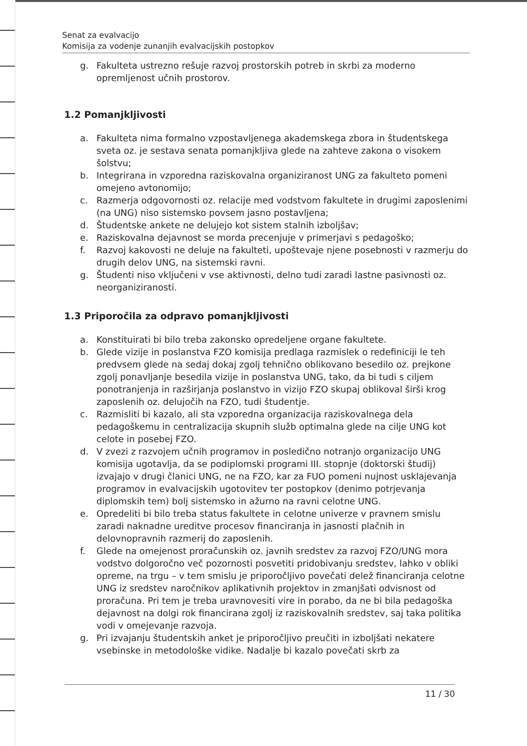Senat za evalvacijo
Komisija za vodenje zunanjih evalvacijskih postopkov
g. Fakulteta ustrezno rešuje razvoj prostorskih potreb in skrbi za moderno opremljenost učnih prostorov.
1.2 Pomanjkljivosti
a. Fakulteta nima formalno vzpostavljenega akademskega zbora in študentskega sveta oz. je sestava senata pomanjkljiva glede na zahteve zakona o visokem šolstvu;
b. Integrirana in vzporedna raziskovalna organiziranost UNG za fakulteto pomeni omejeno avtonomijo;
c. Razmerja odgovornosti oz. relacije med vodstvom fakultete in drugimi zaposlenimi (na UNG) niso sistemsko povsem jasno postavljena;
d. Študentske ankete ne delujejo kot sistem stalnih izboljšav;
e. Raziskovalna dejavnost se morda precenjuje v primerjavi s pedagoško;
f. Razvoj kakovosti ne deluje na fakulteti, upoštevaje njene posebnosti v razmerju do drugih delov UNG, na sistemski ravni.
g. Študenti niso vključeni v vse aktivnosti, delno tudi zaradi lastne pasivnosti oz. neorganiziranosti.
1.3 Priporočila za odpravo pomanjkljivosti
a. Konstituirati bi bilo treba zakonsko opredeljene organe fakultete.
b. Glede vizije in poslanstva FZO komisija predlaga razmislek o redefiniciji le teh predvsem glede na sedaj dokaj zgolj tehnično oblikovano besedilo oz. prejkone zgolj ponavljanje besedila vizije in poslanstva UNG, tako, da bi tudi s ciljem ponotranjenja in razširjanja poslanstvo in vizijo FZO skupaj oblikoval širši krog zaposlenih oz. delujočih na FZO, tudi študentje.
c. Razmisliti bi kazalo, ali sta vzporedna organizacija raziskovalnega dela pedagoškemu in centralizacija skupnih služb optimalna glede na cilje UNG kot celote in posebej FZO.
d. V zvezi z razvojem učnih programov in posledično notranjo organizacijo UNG komisija ugotavlja, da se podiplomski programi III. stopnje (doktorski študij) izvajajo v drugi članici UNG, ne na FZO, kar za FUO pomeni nujnost usklajevanja programov in evalvacijskih ugotovitev ter postopkov (denimo potrjevanja diplomskih tem) bolj sistemsko in ažurno na ravni celotne UNG.
e. Opredeliti bi bilo treba status fakultete in celotne univerze v pravnem smislu zaradi naknadne ureditve procesov financiranja in jasnosti plačnih in delovnopravnih razmerij do zaposlenih.
f. Glede na omejenost proračunskih oz. javnih sredstev za razvoj FZO/UNG mora vodstvo dolgoročno več pozornosti posvetiti pridobivanju sredstev, lahko v obliki opreme, na trgu – v tem smislu je priporočljivo povečati delež financiranja celotne UNG iz sredstev naročnikov aplikativnih projektov in zmanjšati odvisnost od proračuna. Pri tem je treba uravnovesiti vire in porabo, da ne bi bila pedagoška dejavnost na dolgi rok financirana zgolj iz raziskovalnih sredstev, saj taka politika vodi v omejevanje razvoja.
g. Pri izvajanju študentskih anket je priporočljivo preučiti in izboljšati nekatere vsebinske in metodološke vidike. Nadalje bi kazalo povečati skrb za
11 / 30